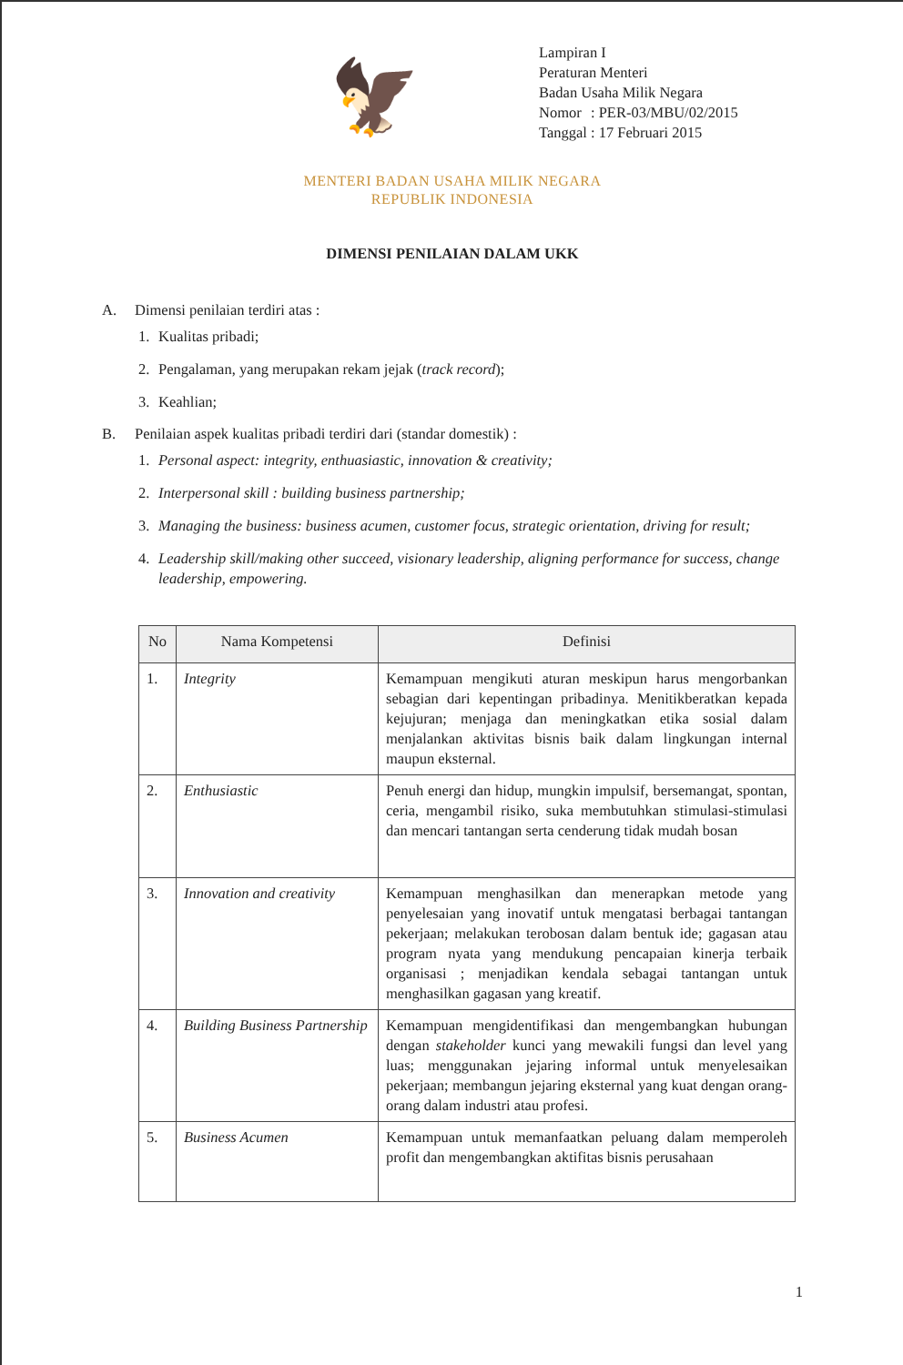🦅
Lampiran I
Peraturan Menteri
Badan Usaha Milik Negara
| Nomor | : PER-03/MBU/02/2015 |
| Tanggal | : 17 Februari 2015 |
MENTERI BADAN USAHA MILIK NEGARA
REPUBLIK INDONESIA
DIMENSI PENILAIAN DALAM UKK
A. Dimensi penilaian terdiri atas :
1. Kualitas pribadi;
2. Pengalaman, yang merupakan rekam jejak (track record);
3. Keahlian;
B. Penilaian aspek kualitas pribadi terdiri dari (standar domestik) :
1. Personal aspect: integrity, enthuasiastic, innovation & creativity;
2. Interpersonal skill : building business partnership;
3. Managing the business: business acumen, customer focus, strategic orientation, driving for result;
4. Leadership skill/making other succeed, visionary leadership, aligning performance for success, change leadership, empowering.
| No | Nama Kompetensi | Definisi |
| --- | --- | --- |
| 1. | Integrity | Kemampuan mengikuti aturan meskipun harus mengorbankan sebagian dari kepentingan pribadinya. Menitikberatkan kepada kejujuran; menjaga dan meningkatkan etika sosial dalam menjalankan aktivitas bisnis baik dalam lingkungan internal maupun eksternal. |
| 2. | Enthusiastic | Penuh energi dan hidup, mungkin impulsif, bersemangat, spontan, ceria, mengambil risiko, suka membutuhkan stimulasi-stimulasi dan mencari tantangan serta cenderung tidak mudah bosan |
| 3. | Innovation and creativity | Kemampuan menghasilkan dan menerapkan metode yang penyelesaian yang inovatif untuk mengatasi berbagai tantangan pekerjaan; melakukan terobosan dalam bentuk ide; gagasan atau program nyata yang mendukung pencapaian kinerja terbaik organisasi ; menjadikan kendala sebagai tantangan untuk menghasilkan gagasan yang kreatif. |
| 4. | Building Business Partnership | Kemampuan mengidentifikasi dan mengembangkan hubungan dengan stakeholder kunci yang mewakili fungsi dan level yang luas; menggunakan jejaring informal untuk menyelesaikan pekerjaan; membangun jejaring eksternal yang kuat dengan orang-orang dalam industri atau profesi. |
| 5. | Business Acumen | Kemampuan untuk memanfaatkan peluang dalam memperoleh profit dan mengembangkan aktifitas bisnis perusahaan |
1